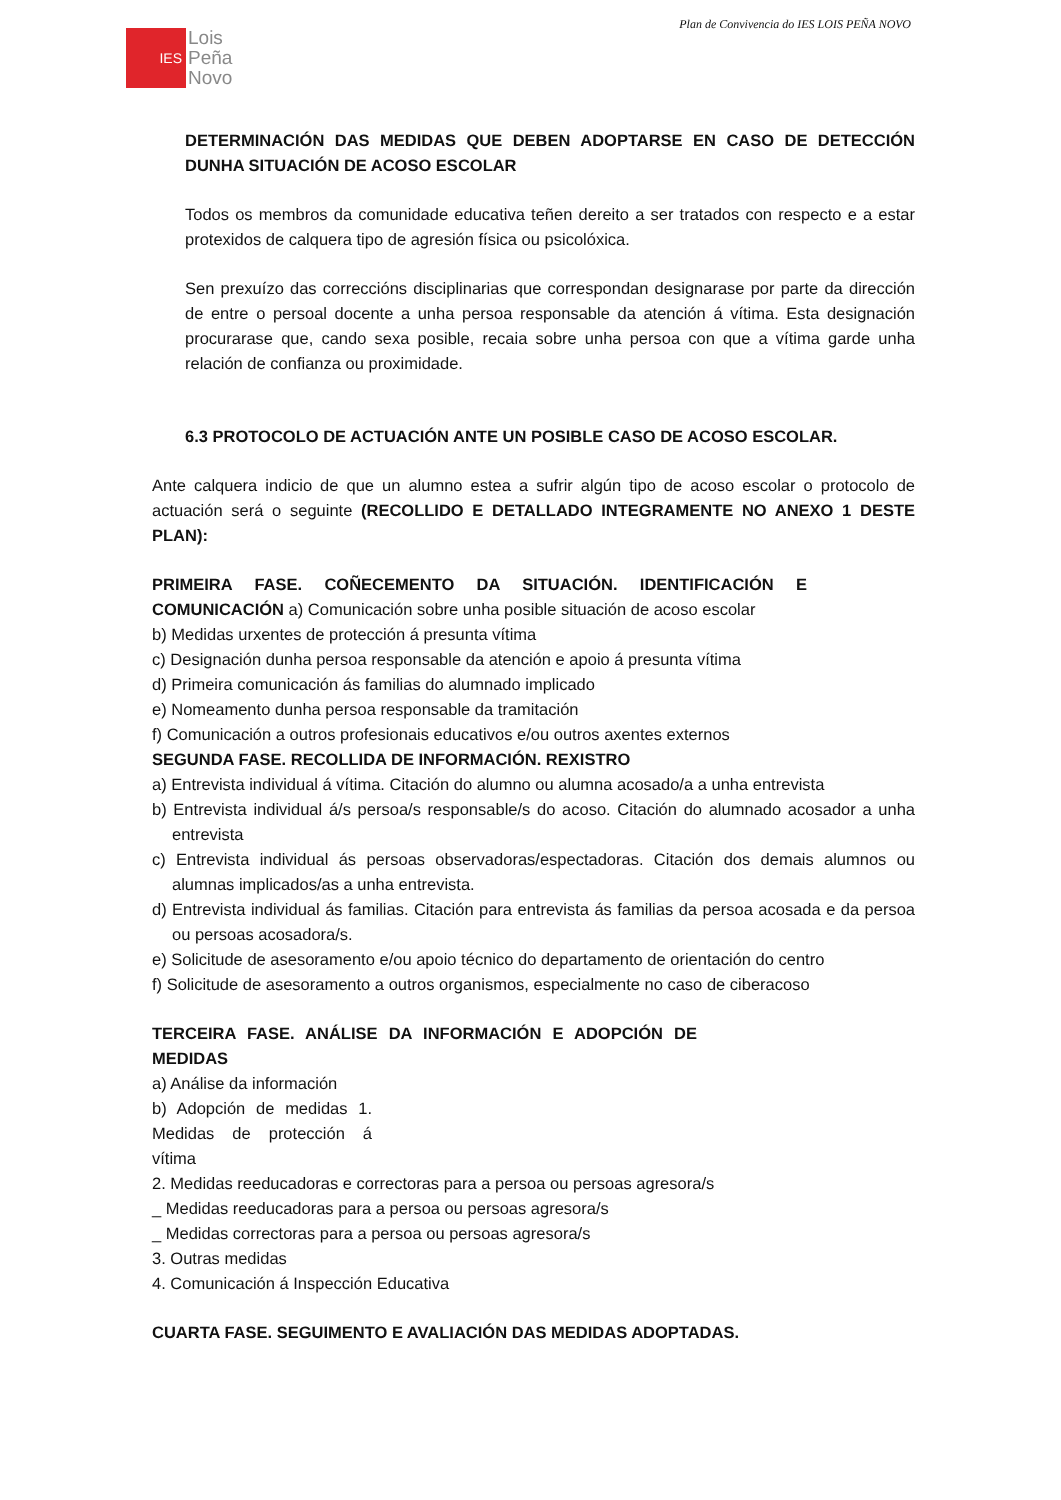Plan de Convivencia do IES LOIS PEÑA NOVO
IES
Lois
Peña
Novo
DETERMINACIÓN DAS MEDIDAS QUE DEBEN ADOPTARSE EN CASO DE DETECCIÓN DUNHA SITUACIÓN DE ACOSO ESCOLAR
Todos os membros da comunidade educativa teñen dereito a ser tratados con respecto e a estar protexidos de calquera tipo de agresión física ou psicolóxica.
Sen prexuízo das correccións disciplinarias que correspondan designarase por parte da dirección de entre o persoal docente a unha persoa responsable da atención á vítima. Esta designación procurarase que, cando sexa posible, recaia sobre unha persoa con que a vítima garde unha relación de confianza ou proximidade.
6.3 PROTOCOLO DE ACTUACIÓN ANTE UN POSIBLE CASO DE ACOSO ESCOLAR.
Ante calquera indicio de que un alumno estea a sufrir algún tipo de acoso escolar o protocolo de actuación será o seguinte (RECOLLIDO E DETALLADO INTEGRAMENTE NO ANEXO 1 DESTE PLAN):
PRIMEIRA FASE. COÑECEMENTO DA SITUACIÓN. IDENTIFICACIÓN E COMUNICACIÓN a) Comunicación sobre unha posible situación de acoso escolar
b) Medidas urxentes de protección á presunta vítima
c) Designación dunha persoa responsable da atención e apoio á presunta vítima
d) Primeira comunicación ás familias do alumnado implicado
e) Nomeamento dunha persoa responsable da tramitación
f) Comunicación a outros profesionais educativos e/ou outros axentes externos
SEGUNDA FASE. RECOLLIDA DE INFORMACIÓN. REXISTRO
a) Entrevista individual á vítima. Citación do alumno ou alumna acosado/a a unha entrevista
b) Entrevista individual á/s persoa/s responsable/s do acoso. Citación do alumnado acosador a unha entrevista
c) Entrevista individual ás persoas observadoras/espectadoras. Citación dos demais alumnos ou alumnas implicados/as a unha entrevista.
d) Entrevista individual ás familias. Citación para entrevista ás familias da persoa acosada e da persoa ou persoas acosadora/s.
e) Solicitude de asesoramento e/ou apoio técnico do departamento de orientación do centro
f) Solicitude de asesoramento a outros organismos, especialmente no caso de ciberacoso
TERCEIRA FASE. ANÁLISE DA INFORMACIÓN E ADOPCIÓN DE MEDIDAS
a) Análise da información
b) Adopción de medidas 1. Medidas de protección á vítima
2. Medidas reeducadoras e correctoras para a persoa ou persoas agresora/s
_ Medidas reeducadoras para a persoa ou persoas agresora/s
_ Medidas correctoras para a persoa ou persoas agresora/s
3. Outras medidas
4. Comunicación á Inspección Educativa
CUARTA FASE. SEGUIMENTO E AVALIACIÓN DAS MEDIDAS ADOPTADAS.